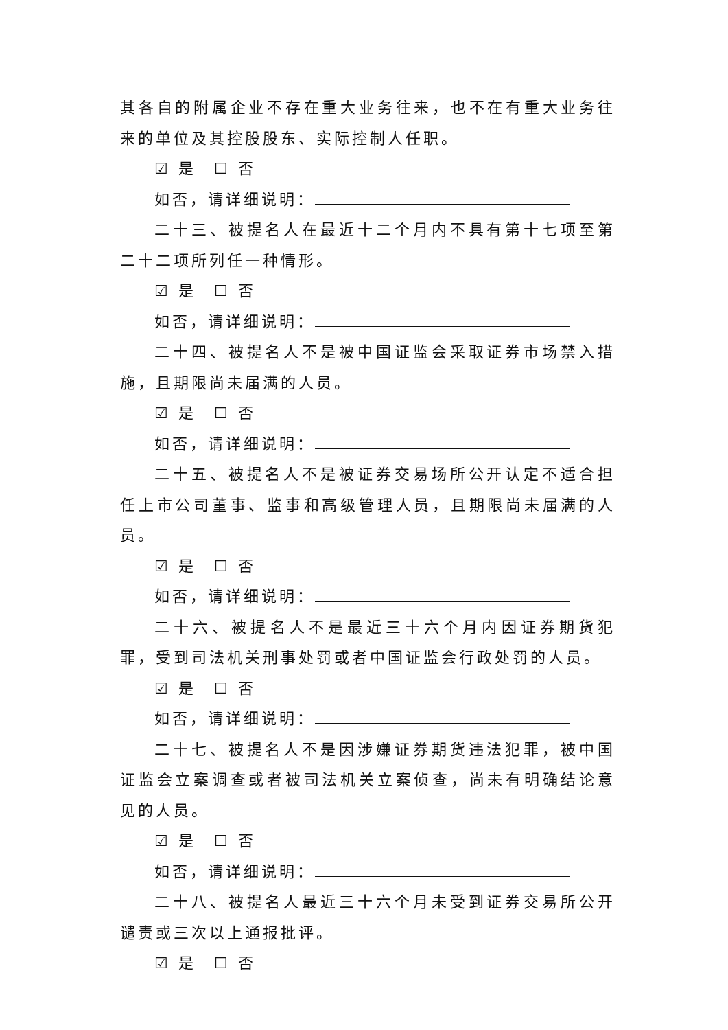其各自的附属企业不存在重大业务往来，也不在有重大业务往来的单位及其控股股东、实际控制人任职。
☑ 是　☐ 否
如否，请详细说明：
二十三、被提名人在最近十二个月内不具有第十七项至第二十二项所列任一种情形。
☑ 是　☐ 否
如否，请详细说明：
二十四、被提名人不是被中国证监会采取证券市场禁入措施，且期限尚未届满的人员。
☑ 是　☐ 否
如否，请详细说明：
二十五、被提名人不是被证券交易场所公开认定不适合担任上市公司董事、监事和高级管理人员，且期限尚未届满的人员。
☑ 是　☐ 否
如否，请详细说明：
二十六、被提名人不是最近三十六个月内因证券期货犯罪，受到司法机关刑事处罚或者中国证监会行政处罚的人员。
☑ 是　☐ 否
如否，请详细说明：
二十七、被提名人不是因涉嫌证券期货违法犯罪，被中国证监会立案调查或者被司法机关立案侦查，尚未有明确结论意见的人员。
☑ 是　☐ 否
如否，请详细说明：
二十八、被提名人最近三十六个月未受到证券交易所公开谴责或三次以上通报批评。
☑ 是　☐ 否